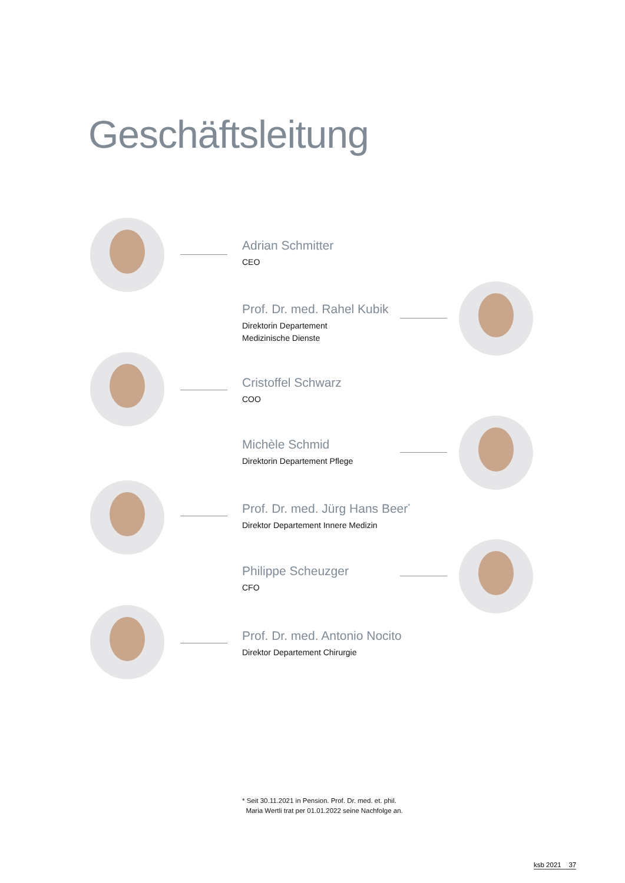Geschäftsleitung
Adrian Schmitter
CEO
Prof. Dr. med. Rahel Kubik
Direktorin Departement
Medizinische Dienste
Cristoffel Schwarz
COO
Michèle Schmid
Direktorin Departement Pflege
Prof. Dr. med. Jürg Hans Beer<sup>*</sup>
Direktor Departement Innere Medizin
Philippe Scheuzger
CFO
Prof. Dr. med. Antonio Nocito
Direktor Departement Chirurgie
* Seit 30.11.2021 in Pension. Prof. Dr. med. et. phil.
Maria Wertli trat per 01.01.2022 seine Nachfolge an.
ksb 2021 37